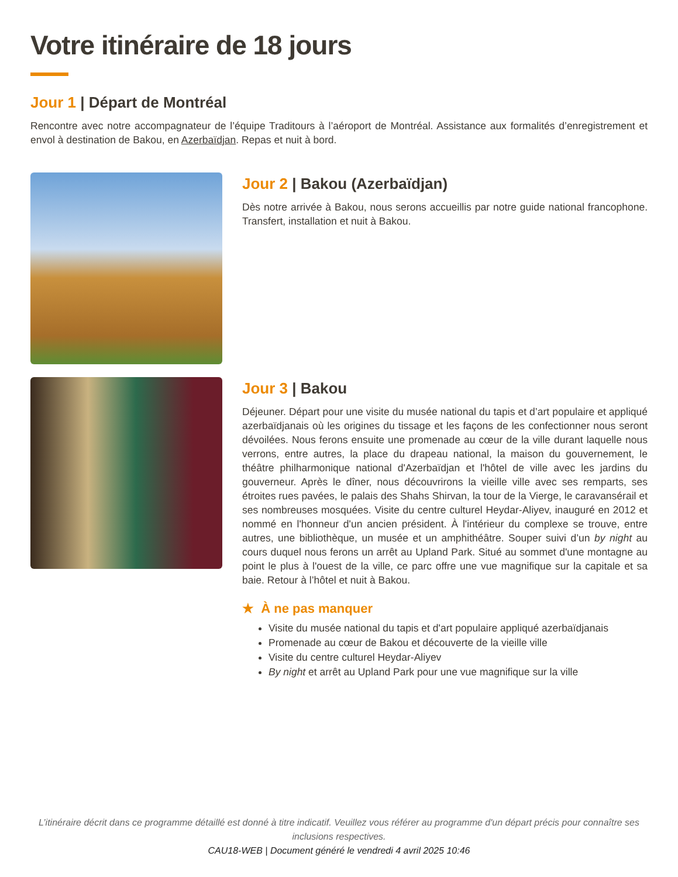Votre itinéraire de 18 jours
Jour 1 | Départ de Montréal
Rencontre avec notre accompagnateur de l’équipe Traditours à l’aéroport de Montréal. Assistance aux formalités d’enregistrement et envol à destination de Bakou, en Azerbaïdjan. Repas et nuit à bord.
Jour 2 | Bakou (Azerbaïdjan)
Dès notre arrivée à Bakou, nous serons accueillis par notre guide national francophone. Transfert, installation et nuit à Bakou.
Jour 3 | Bakou
Déjeuner. Départ pour une visite du musée national du tapis et d’art populaire et appliqué azerbaïdjanais où les origines du tissage et les façons de les confectionner nous seront dévoilées. Nous ferons ensuite une promenade au cœur de la ville durant laquelle nous verrons, entre autres, la place du drapeau national, la maison du gouvernement, le théâtre philharmonique national d'Azerbaïdjan et l'hôtel de ville avec les jardins du gouverneur. Après le dîner, nous découvrirons la vieille ville avec ses remparts, ses étroites rues pavées, le palais des Shahs Shirvan, la tour de la Vierge, le caravansérail et ses nombreuses mosquées. Visite du centre culturel Heydar-Aliyev, inauguré en 2012 et nommé en l'honneur d'un ancien président. À l'intérieur du complexe se trouve, entre autres, une bibliothèque, un musée et un amphithéâtre. Souper suivi d’un by night au cours duquel nous ferons un arrêt au Upland Park. Situé au sommet d'une montagne au point le plus à l'ouest de la ville, ce parc offre une vue magnifique sur la capitale et sa baie. Retour à l’hôtel et nuit à Bakou.
★ À ne pas manquer
Visite du musée national du tapis et d'art populaire appliqué azerbaïdjanais
Promenade au cœur de Bakou et découverte de la vieille ville
Visite du centre culturel Heydar-Aliyev
By night et arrêt au Upland Park pour une vue magnifique sur la ville
L’itinéraire décrit dans ce programme détaillé est donné à titre indicatif. Veuillez vous référer au programme d'un départ précis pour connaître ses inclusions respectives.
CAU18-WEB | Document généré le vendredi 4 avril 2025 10:46